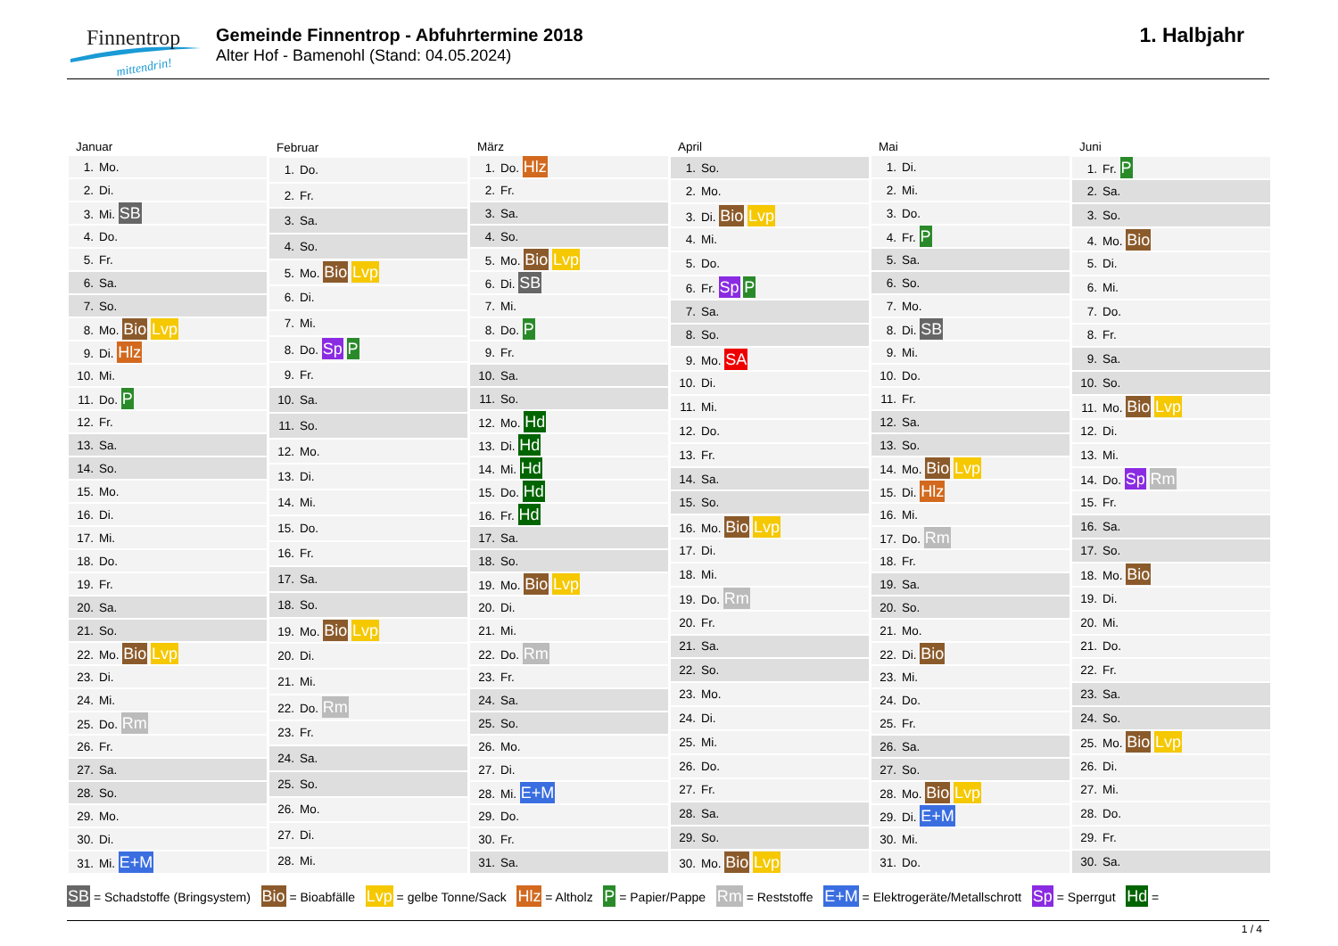Finnentrop
mittendrin!
Gemeinde Finnentrop - Abfuhrtermine 2018
Alter Hof - Bamenohl (Stand: 04.05.2024)
1. Halbjahr
| Januar |
| --- |
| 1. Mo. |
| 2. Di. |
| 3. Mi. SB |
| 4. Do. |
| 5. Fr. |
| 6. Sa. |
| 7. So. |
| 8. Mo. Bio Lvp |
| 9. Di. Hlz |
| 10. Mi. |
| 11. Do. P |
| 12. Fr. |
| 13. Sa. |
| 14. So. |
| 15. Mo. |
| 16. Di. |
| 17. Mi. |
| 18. Do. |
| 19. Fr. |
| 20. Sa. |
| 21. So. |
| 22. Mo. Bio Lvp |
| 23. Di. |
| 24. Mi. |
| 25. Do. Rm |
| 26. Fr. |
| 27. Sa. |
| 28. So. |
| 29. Mo. |
| 30. Di. |
| 31. Mi. E+M |
| Februar |
| --- |
| 1. Do. |
| 2. Fr. |
| 3. Sa. |
| 4. So. |
| 5. Mo. Bio Lvp |
| 6. Di. |
| 7. Mi. |
| 8. Do. Sp P |
| 9. Fr. |
| 10. Sa. |
| 11. So. |
| 12. Mo. |
| 13. Di. |
| 14. Mi. |
| 15. Do. |
| 16. Fr. |
| 17. Sa. |
| 18. So. |
| 19. Mo. Bio Lvp |
| 20. Di. |
| 21. Mi. |
| 22. Do. Rm |
| 23. Fr. |
| 24. Sa. |
| 25. So. |
| 26. Mo. |
| 27. Di. |
| 28. Mi. |
| März |
| --- |
| 1. Do. Hlz |
| 2. Fr. |
| 3. Sa. |
| 4. So. |
| 5. Mo. Bio Lvp |
| 6. Di. SB |
| 7. Mi. |
| 8. Do. P |
| 9. Fr. |
| 10. Sa. |
| 11. So. |
| 12. Mo. Hd |
| 13. Di. Hd |
| 14. Mi. Hd |
| 15. Do. Hd |
| 16. Fr. Hd |
| 17. Sa. |
| 18. So. |
| 19. Mo. Bio Lvp |
| 20. Di. |
| 21. Mi. |
| 22. Do. Rm |
| 23. Fr. |
| 24. Sa. |
| 25. So. |
| 26. Mo. |
| 27. Di. |
| 28. Mi. E+M |
| 29. Do. |
| 30. Fr. |
| 31. Sa. |
| April |
| --- |
| 1. So. |
| 2. Mo. |
| 3. Di. Bio Lvp |
| 4. Mi. |
| 5. Do. |
| 6. Fr. Sp P |
| 7. Sa. |
| 8. So. |
| 9. Mo. SA |
| 10. Di. |
| 11. Mi. |
| 12. Do. |
| 13. Fr. |
| 14. Sa. |
| 15. So. |
| 16. Mo. Bio Lvp |
| 17. Di. |
| 18. Mi. |
| 19. Do. Rm |
| 20. Fr. |
| 21. Sa. |
| 22. So. |
| 23. Mo. |
| 24. Di. |
| 25. Mi. |
| 26. Do. |
| 27. Fr. |
| 28. Sa. |
| 29. So. |
| 30. Mo. Bio Lvp |
| Mai |
| --- |
| 1. Di. |
| 2. Mi. |
| 3. Do. |
| 4. Fr. P |
| 5. Sa. |
| 6. So. |
| 7. Mo. |
| 8. Di. SB |
| 9. Mi. |
| 10. Do. |
| 11. Fr. |
| 12. Sa. |
| 13. So. |
| 14. Mo. Bio Lvp |
| 15. Di. Hlz |
| 16. Mi. |
| 17. Do. Rm |
| 18. Fr. |
| 19. Sa. |
| 20. So. |
| 21. Mo. |
| 22. Di. Bio |
| 23. Mi. |
| 24. Do. |
| 25. Fr. |
| 26. Sa. |
| 27. So. |
| 28. Mo. Bio Lvp |
| 29. Di. E+M |
| 30. Mi. |
| 31. Do. |
| Juni |
| --- |
| 1. Fr. P |
| 2. Sa. |
| 3. So. |
| 4. Mo. Bio |
| 5. Di. |
| 6. Mi. |
| 7. Do. |
| 8. Fr. |
| 9. Sa. |
| 10. So. |
| 11. Mo. Bio Lvp |
| 12. Di. |
| 13. Mi. |
| 14. Do. Sp Rm |
| 15. Fr. |
| 16. Sa. |
| 17. So. |
| 18. Mo. Bio |
| 19. Di. |
| 20. Mi. |
| 21. Do. |
| 22. Fr. |
| 23. Sa. |
| 24. So. |
| 25. Mo. Bio Lvp |
| 26. Di. |
| 27. Mi. |
| 28. Do. |
| 29. Fr. |
| 30. Sa. |
SB = Schadstoffe (Bringsystem) Bio = Bioabfälle Lvp = gelbe Tonne/Sack Hlz = Altholz P = Papier/Pappe Rm = Reststoffe E+M = Elektrogeräte/Metallschrott Sp = Sperrgut Hd =
1 / 4